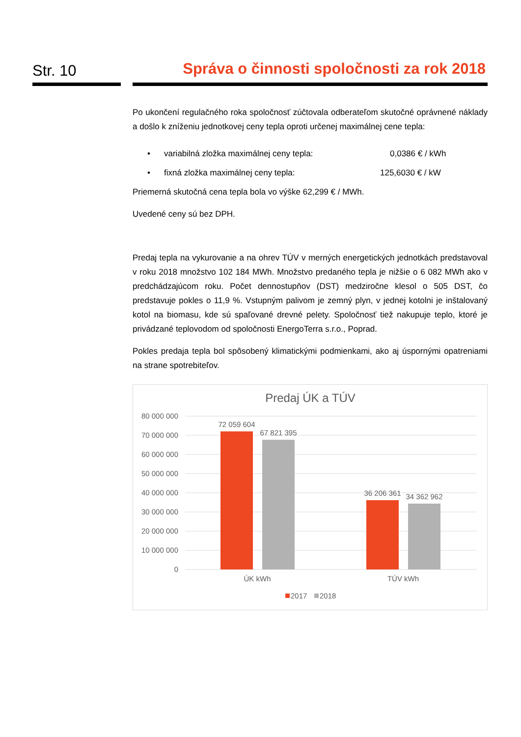Str. 10
Správa o činnosti spoločnosti za rok 2018
Po ukončení regulačného roka spoločnosť zúčtovala odberateľom skutočné oprávnené náklady a došlo k zníženiu jednotkovej ceny tepla oproti určenej maximálnej cene tepla:
• variabilná zložka maximálnej ceny tepla: 0,0386 € / kWh
• fixná zložka maximálnej ceny tepla: 125,6030 € / kW
Priemerná skutočná cena tepla bola vo výške 62,299 € / MWh.
Uvedené ceny sú bez DPH.
Predaj tepla na vykurovanie a na ohrev TÚV v merných energetických jednotkách predstavoval v roku 2018 množstvo 102 184 MWh. Množstvo predaného tepla je nižšie o 6 082 MWh ako v predchádzajúcom roku. Počet dennostupňov (DST) medziročne klesol o 505 DST, čo predstavuje pokles o 11,9 %. Vstupným palivom je zemný plyn, v jednej kotolni je inštalovaný kotol na biomasu, kde sú spaľované drevné pelety. Spoločnosť tiež nakupuje teplo, ktoré je privádzané teplovodom od spoločnosti EnergoTerra s.r.o., Poprad.
Pokles predaja tepla bol spôsobený klimatickými podmienkami, ako aj úspornými opatreniami na strane spotrebiteľov.
Predaj ÚK a TÚV
80 000 000
70 000 000
60 000 000
50 000 000
40 000 000
30 000 000
20 000 000
10 000 000
0
72 059 604
67 821 395
36 206 361
34 362 962
ÚK kWh
TÚV kWh
2017
2018